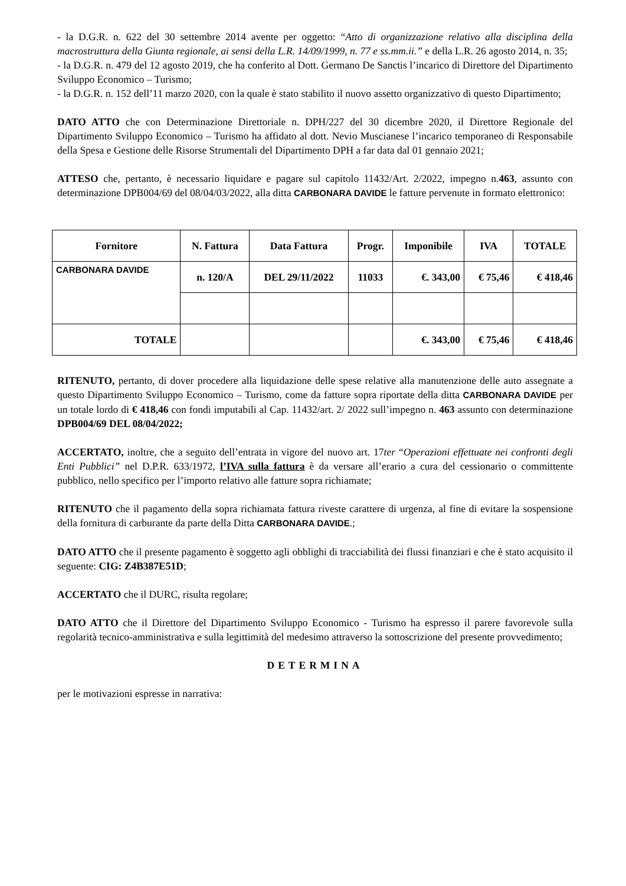- la D.G.R. n. 622 del 30 settembre 2014 avente per oggetto: “Atto di organizzazione relativo alla disciplina della macrostruttura della Giunta regionale, ai sensi della L.R. 14/09/1999, n. 77 e ss.mm.ii.” e della L.R. 26 agosto 2014, n. 35;
- la D.G.R. n. 479 del 12 agosto 2019, che ha conferito al Dott. Germano De Sanctis l’incarico di Direttore del Dipartimento Sviluppo Economico – Turismo;
- la D.G.R. n. 152 dell’11 marzo 2020, con la quale è stato stabilito il nuovo assetto organizzativo di questo Dipartimento;
DATO ATTO che con Determinazione Direttoriale n. DPH/227 del 30 dicembre 2020, il Direttore Regionale del Dipartimento Sviluppo Economico – Turismo ha affidato al dott. Nevio Muscianese l’incarico temporaneo di Responsabile della Spesa e Gestione delle Risorse Strumentali del Dipartimento DPH a far data dal 01 gennaio 2021;
ATTESO che, pertanto, è necessario liquidare e pagare sul capitolo 11432/Art. 2/2022, impegno n.463, assunto con determinazione DPB004/69 del 08/04/03/2022, alla ditta CARBONARA DAVIDE le fatture pervenute in formato elettronico:
| Fornitore | N. Fattura | Data Fattura | Progr. | Imponibile | IVA | TOTALE |
| --- | --- | --- | --- | --- | --- | --- |
| CARBONARA DAVIDE | n. 120/A | DEL 29/11/2022 | 11033 | €. 343,00 | € 75,46 | € 418,46 |
| TOTALE | | | | €. 343,00 | € 75,46 | € 418,46 |
RITENUTO, pertanto, di dover procedere alla liquidazione delle spese relative alla manutenzione delle auto assegnate a questo Dipartimento Sviluppo Economico – Turismo, come da fatture sopra riportate della ditta CARBONARA DAVIDE per un totale lordo di € 418,46 con fondi imputabili al Cap. 11432/art. 2/ 2022 sull’impegno n. 463 assunto con determinazione DPB004/69 DEL 08/04/2022;
ACCERTATO, inoltre, che a seguito dell’entrata in vigore del nuovo art. 17ter “Operazioni effettuate nei confronti degli Enti Pubblici” nel D.P.R. 633/1972, l’IVA sulla fattura è da versare all’erario a cura del cessionario o committente pubblico, nello specifico per l’importo relativo alle fatture sopra richiamate;
RITENUTO che il pagamento della sopra richiamata fattura riveste carattere di urgenza, al fine di evitare la sospensione della fornitura di carburante da parte della Ditta CARBONARA DAVIDE.;
DATO ATTO che il presente pagamento è soggetto agli obblighi di tracciabilità dei flussi finanziari e che è stato acquisito il seguente: CIG: Z4B387E51D;
ACCERTATO che il DURC, risulta regolare;
DATO ATTO che il Direttore del Dipartimento Sviluppo Economico - Turismo ha espresso il parere favorevole sulla regolarità tecnico-amministrativa e sulla legittimità del medesimo attraverso la sottoscrizione del presente provvedimento;
DETERMINA
per le motivazioni espresse in narrativa: